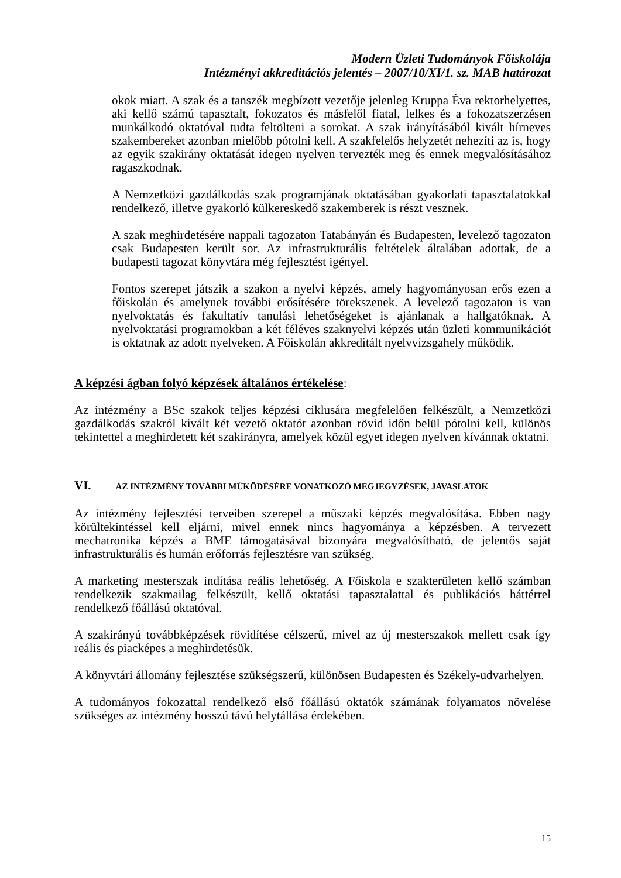Modern Üzleti Tudományok Főiskolája
Intézményi akkreditációs jelentés – 2007/10/XI/1. sz. MAB határozat
okok miatt. A szak és a tanszék megbízott vezetője jelenleg Kruppa Éva rektorhelyettes, aki kellő számú tapasztalt, fokozatos és másfelől fiatal, lelkes és a fokozatszerzésen munkálkodó oktatóval tudta feltölteni a sorokat. A szak irányításából kivált hírneves szakembereket azonban mielőbb pótolni kell. A szakfelelős helyzetét nehezíti az is, hogy az egyik szakirány oktatását idegen nyelven tervezték meg és ennek megvalósításához ragaszkodnak.
A Nemzetközi gazdálkodás szak programjának oktatásában gyakorlati tapasztalatokkal rendelkező, illetve gyakorló külkereskedő szakemberek is részt vesznek.
A szak meghirdetésére nappali tagozaton Tatabányán és Budapesten, levelező tagozaton csak Budapesten került sor. Az infrastrukturális feltételek általában adottak, de a budapesti tagozat könyvtára még fejlesztést igényel.
Fontos szerepet játszik a szakon a nyelvi képzés, amely hagyományosan erős ezen a főiskolán és amelynek további erősítésére törekszenek. A levelező tagozaton is van nyelvoktatás és fakultatív tanulási lehetőségeket is ajánlanak a hallgatóknak. A nyelvoktatási programokban a két féléves szaknyelvi képzés után üzleti kommunikációt is oktatnak az adott nyelveken. A Főiskolán akkreditált nyelvvizsgahely működik.
A képzési ágban folyó képzések általános értékelése:
Az intézmény a BSc szakok teljes képzési ciklusára megfelelően felkészült, a Nemzetközi gazdálkodás szakról kivált két vezető oktatót azonban rövid időn belül pótolni kell, különös tekintettel a meghirdetett két szakirányra, amelyek közül egyet idegen nyelven kívánnak oktatni.
VI. AZ INTÉZMÉNY TOVÁBBI MŰKÖDÉSÉRE VONATKOZÓ MEGJEGYZÉSEK, JAVASLATOK
Az intézmény fejlesztési terveiben szerepel a műszaki képzés megvalósítása. Ebben nagy körültekintéssel kell eljárni, mivel ennek nincs hagyománya a képzésben. A tervezett mechatronika képzés a BME támogatásával bizonyára megvalósítható, de jelentős saját infrastrukturális és humán erőforrás fejlesztésre van szükség.
A marketing mesterszak indítása reális lehetőség. A Főiskola e szakterületen kellő számban rendelkezik szakmailag felkészült, kellő oktatási tapasztalattal és publikációs háttérrel rendelkező főállású oktatóval.
A szakirányú továbbképzések rövidítése célszerű, mivel az új mesterszakok mellett csak így reális és piacképes a meghirdetésük.
A könyvtári állomány fejlesztése szükségszerű, különösen Budapesten és Székely-udvarhelyen.
A tudományos fokozattal rendelkező első főállású oktatók számának folyamatos növelése szükséges az intézmény hosszú távú helytállása érdekében.
15